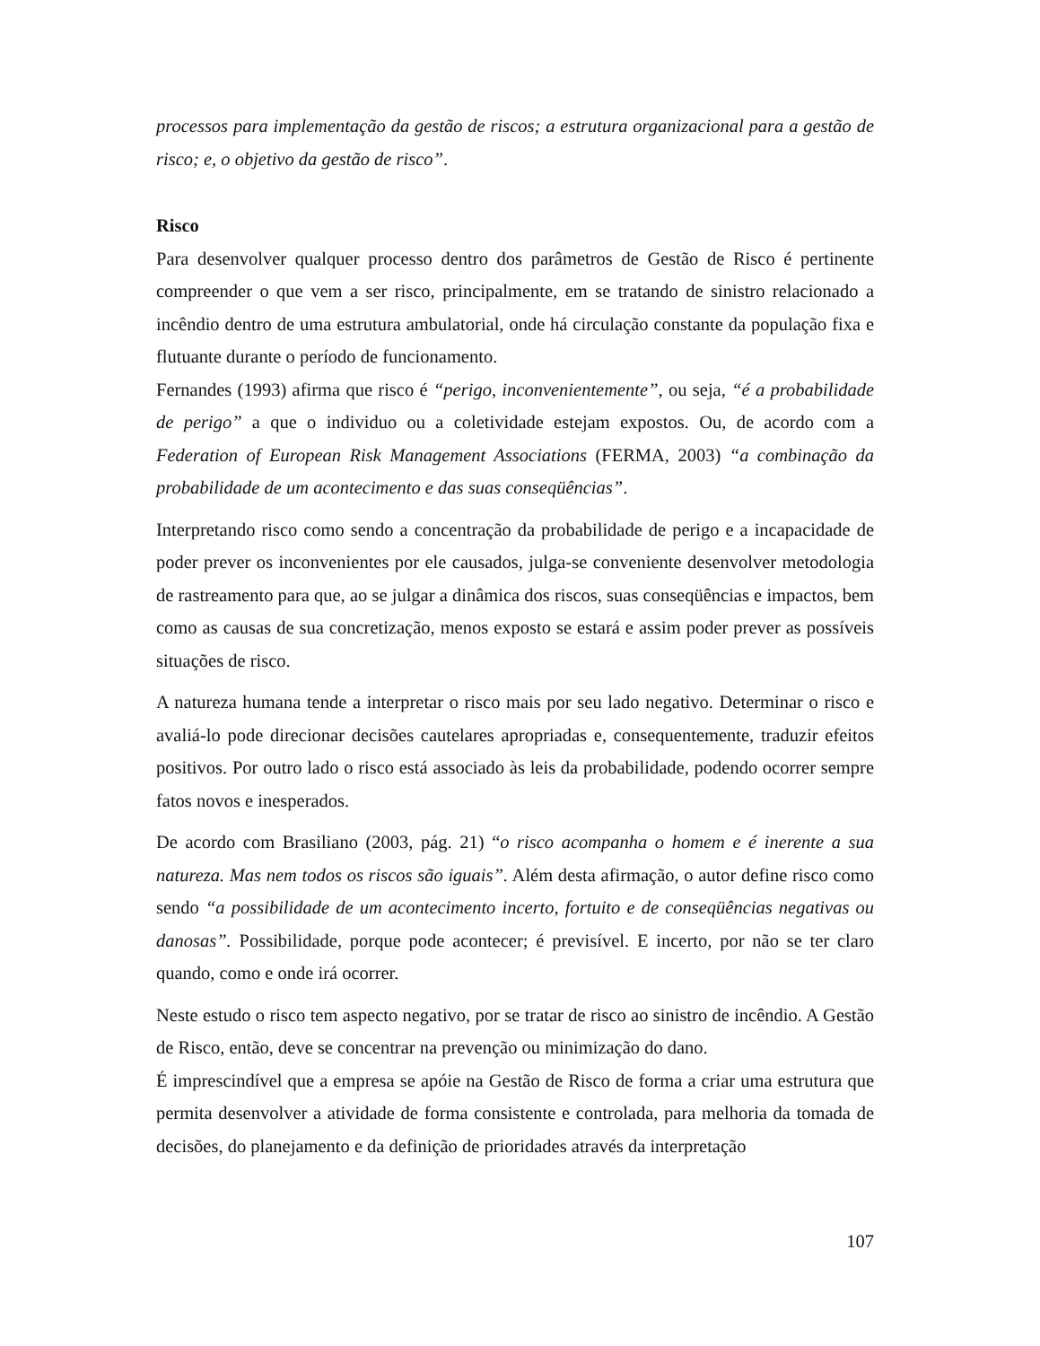processos para implementação da gestão de riscos; a estrutura organizacional para a gestão de risco; e, o objetivo da gestão de risco”.
Risco
Para desenvolver qualquer processo dentro dos parâmetros de Gestão de Risco é pertinente compreender o que vem a ser risco, principalmente, em se tratando de sinistro relacionado a incêndio dentro de uma estrutura ambulatorial, onde há circulação constante da população fixa e flutuante durante o período de funcionamento.
Fernandes (1993) afirma que risco é “perigo, inconvenientemente”, ou seja, “é a probabilidade de perigo” a que o individuo ou a coletividade estejam expostos. Ou, de acordo com a Federation of European Risk Management Associations (FERMA, 2003) “a combinação da probabilidade de um acontecimento e das suas conseqüências”.
Interpretando risco como sendo a concentração da probabilidade de perigo e a incapacidade de poder prever os inconvenientes por ele causados, julga-se conveniente desenvolver metodologia de rastreamento para que, ao se julgar a dinâmica dos riscos, suas conseqüências e impactos, bem como as causas de sua concretização, menos exposto se estará e assim poder prever as possíveis situações de risco.
A natureza humana tende a interpretar o risco mais por seu lado negativo. Determinar o risco e avaliá-lo pode direcionar decisões cautelares apropriadas e, consequentemente, traduzir efeitos positivos. Por outro lado o risco está associado às leis da probabilidade, podendo ocorrer sempre fatos novos e inesperados.
De acordo com Brasiliano (2003, pág. 21) “o risco acompanha o homem e é inerente a sua natureza. Mas nem todos os riscos são iguais”. Além desta afirmação, o autor define risco como sendo “a possibilidade de um acontecimento incerto, fortuito e de conseqüências negativas ou danosas”. Possibilidade, porque pode acontecer; é previsível. E incerto, por não se ter claro quando, como e onde irá ocorrer.
Neste estudo o risco tem aspecto negativo, por se tratar de risco ao sinistro de incêndio. A Gestão de Risco, então, deve se concentrar na prevenção ou minimização do dano.
É imprescindível que a empresa se apóie na Gestão de Risco de forma a criar uma estrutura que permita desenvolver a atividade de forma consistente e controlada, para melhoria da tomada de decisões, do planejamento e da definição de prioridades através da interpretação
107